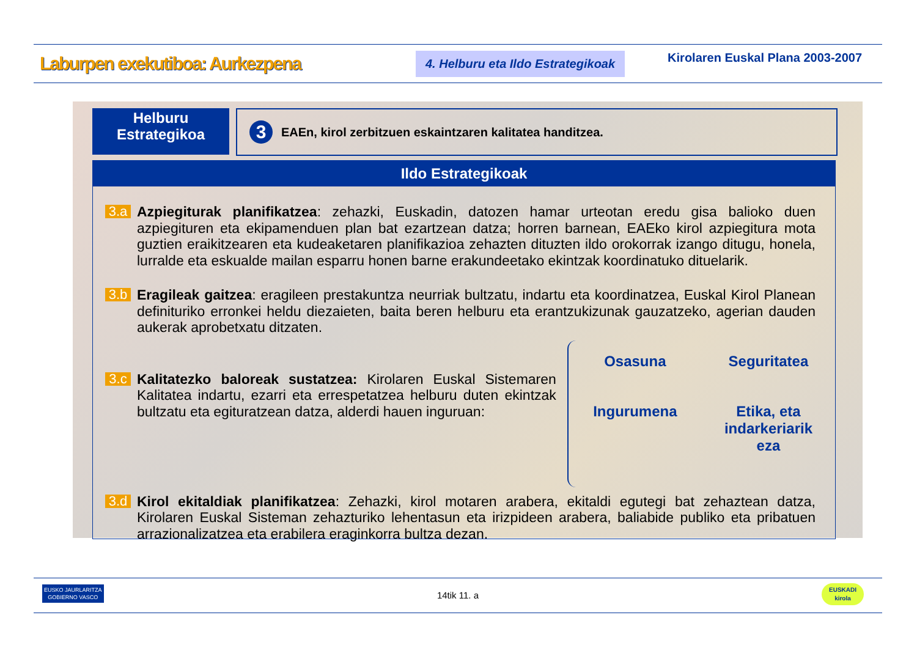Laburpen exekutiboa: Aurkezpena
4. Helburu eta Ildo Estrategikoak
Kirolaren Euskal Plana 2003-2007
Helburu
Estrategikoa
3
EAEn, kirol zerbitzuen eskaintzaren kalitatea handitzea.
Ildo Estrategikoak
3.a
Azpiegiturak planifikatzea: zehazki, Euskadin, datozen hamar urteotan eredu gisa balioko duen azpiegituren eta ekipamenduen plan bat ezartzean datza; horren barnean, EAEko kirol azpiegitura mota guztien eraikitzearen eta kudeaketaren planifikazioa zehazten dituzten ildo orokorrak izango ditugu, honela, lurralde eta eskualde mailan esparru honen barne erakundeetako ekintzak koordinatuko dituelarik.
3.b
Eragileak gaitzea: eragileen prestakuntza neurriak bultzatu, indartu eta koordinatzea, Euskal Kirol Planean definituriko erronkei heldu diezaieten, baita beren helburu eta erantzukizunak gauzatzeko, agerian dauden aukerak aprobetxatu ditzaten.
3.c
Kalitatezko baloreak sustatzea: Kirolaren Euskal Sistemaren Kalitatea indartu, ezarri eta errespetatzea helburu duten ekintzak bultzatu eta egituratzean datza, alderdi hauen inguruan:
Osasuna
Seguritatea
Ingurumena
Etika, eta
indarkeriarik
eza
3.d
Kirol ekitaldiak planifikatzea: Zehazki, kirol motaren arabera, ekitaldi egutegi bat zehaztean datza, Kirolaren Euskal Sisteman zehazturiko lehentasun eta irizpideen arabera, baliabide publiko eta pribatuen arrazionalizatzea eta erabilera eraginkorra bultza dezan.
EUSKO JAURLARITZA
GOBIERNO VASCO
14tik 11. a
EUSKADI
kirola